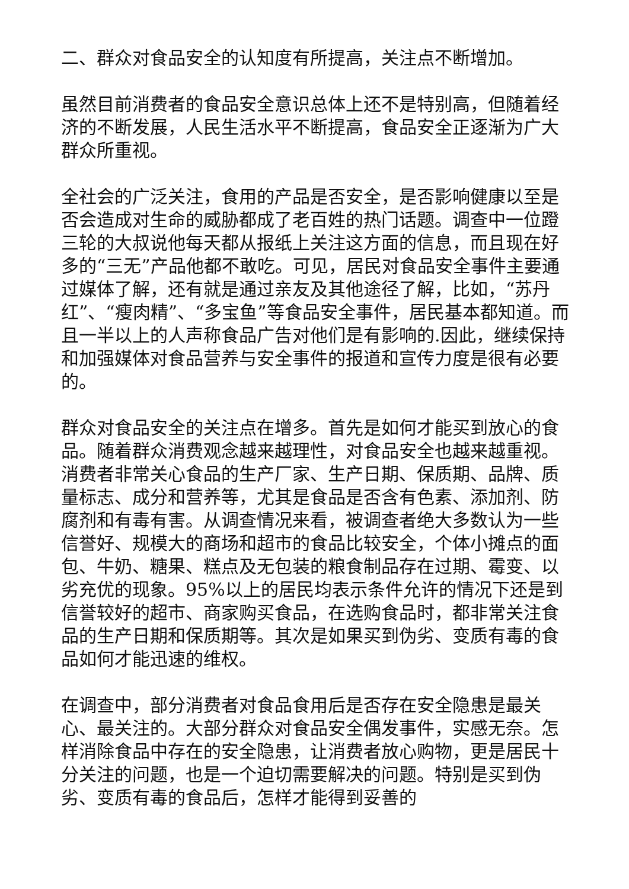二、群众对食品安全的认知度有所提高，关注点不断增加。
虽然目前消费者的食品安全意识总体上还不是特别高，但随着经济的不断发展，人民生活水平不断提高，食品安全正逐渐为广大群众所重视。
全社会的广泛关注，食用的产品是否安全，是否影响健康以至是否会造成对生命的威胁都成了老百姓的热门话题。调查中一位蹬三轮的大叔说他每天都从报纸上关注这方面的信息，而且现在好多的“三无”产品他都不敢吃。可见，居民对食品安全事件主要通过媒体了解，还有就是通过亲友及其他途径了解，比如，“苏丹红”、“瘦肉精”、“多宝鱼”等食品安全事件，居民基本都知道。而且一半以上的人声称食品广告对他们是有影响的.因此，继续保持和加强媒体对食品营养与安全事件的报道和宣传力度是很有必要的。
群众对食品安全的关注点在增多。首先是如何才能买到放心的食品。随着群众消费观念越来越理性，对食品安全也越来越重视。消费者非常关心食品的生产厂家、生产日期、保质期、品牌、质量标志、成分和营养等，尤其是食品是否含有色素、添加剂、防腐剂和有毒有害。从调查情况来看，被调查者绝大多数认为一些信誉好、规模大的商场和超市的食品比较安全，个体小摊点的面包、牛奶、糖果、糕点及无包装的粮食制品存在过期、霉变、以劣充优的现象。95%以上的居民均表示条件允许的情况下还是到信誉较好的超市、商家购买食品，在选购食品时，都非常关注食品的生产日期和保质期等。其次是如果买到伪劣、变质有毒的食品如何才能迅速的维权。
在调查中，部分消费者对食品食用后是否存在安全隐患是最关心、最关注的。大部分群众对食品安全偶发事件，实感无奈。怎样消除食品中存在的安全隐患，让消费者放心购物，更是居民十分关注的问题，也是一个迫切需要解决的问题。特别是买到伪劣、变质有毒的食品后，怎样才能得到妥善的